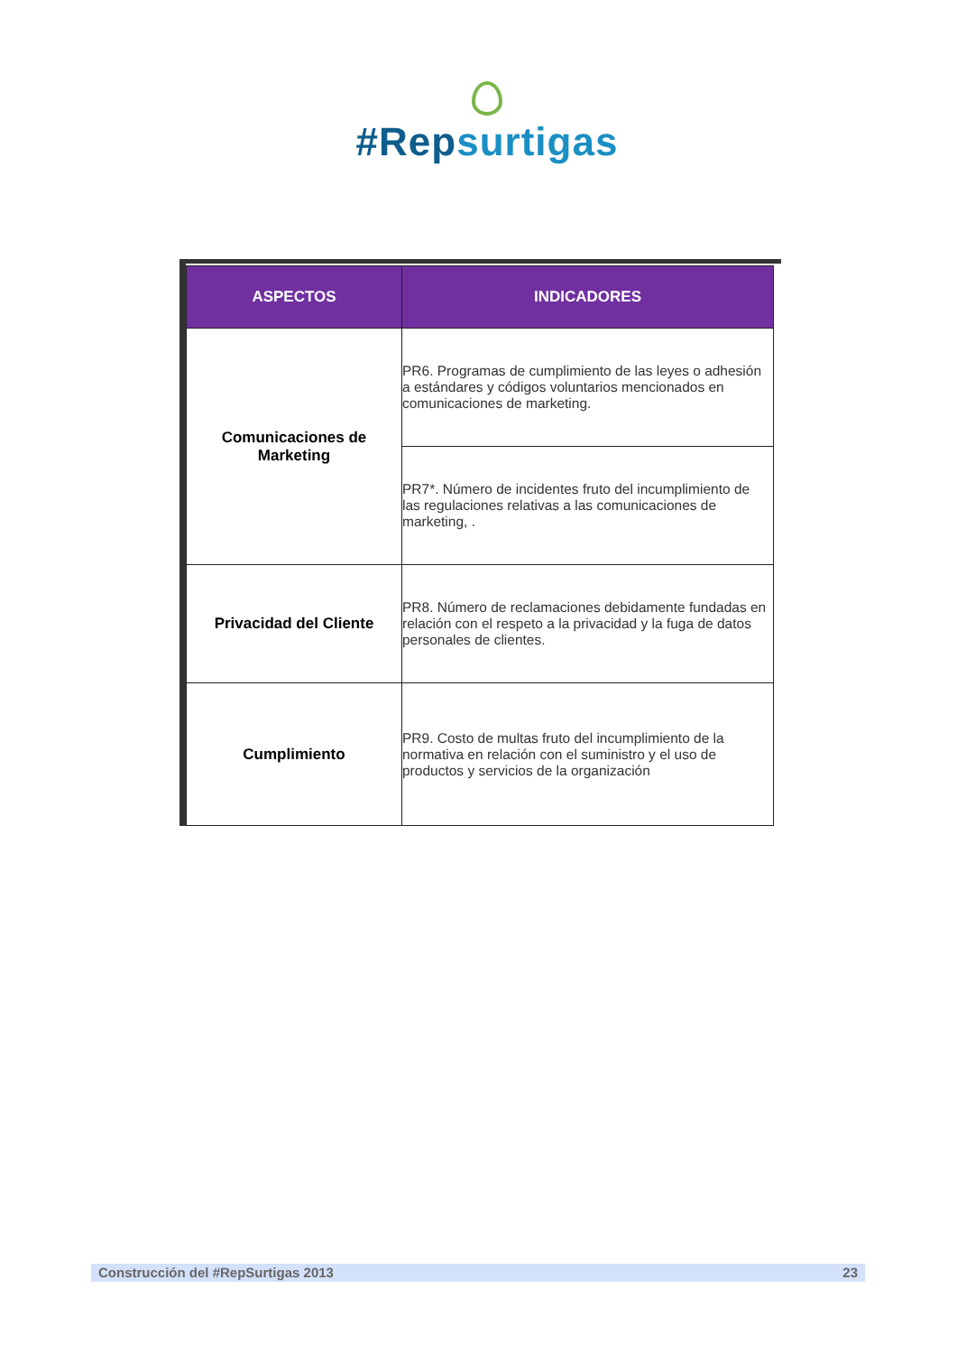#Repsurtigas
| ASPECTOS | INDICADORES |
| --- | --- |
| Comunicaciones de Marketing | PR6. Programas de cumplimiento de las leyes o adhesión a estándares y códigos voluntarios mencionados en comunicaciones de marketing. |
| | PR7*. Número de incidentes fruto del incumplimiento de las regulaciones relativas a las comunicaciones de marketing, . |
| Privacidad del Cliente | PR8. Número de reclamaciones debidamente fundadas en relación con el respeto a la privacidad y la fuga de datos personales de clientes. |
| Cumplimiento | PR9. Costo de multas fruto del incumplimiento de la normativa en relación con el suministro y el uso de productos y servicios de la organización |
Construcción del #RepSurtigas 2013 23